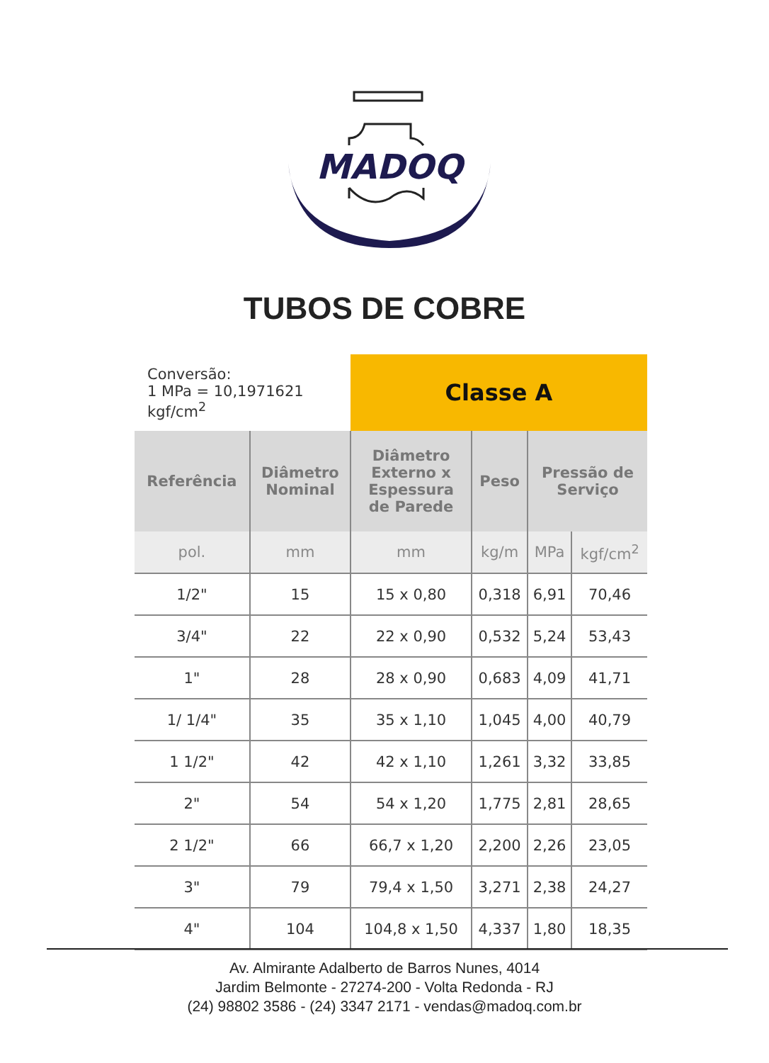MADOQ
TUBOS DE COBRE
| Conversão: 1 MPa = 10,1971621 kgf/cm<sup>2</sup> | | Classe A | | | |
| Referência | Diâmetro Nominal | Diâmetro Externo x Espessura de Parede | Peso | Pressão de Serviço | |
| pol. | mm | mm | kg/m | MPa | kgf/cm<sup>2</sup> |
| 1/2" | 15 | 15 x 0,80 | 0,318 | 6,91 | 70,46 |
| 3/4" | 22 | 22 x 0,90 | 0,532 | 5,24 | 53,43 |
| 1" | 28 | 28 x 0,90 | 0,683 | 4,09 | 41,71 |
| 1/ 1/4" | 35 | 35 x 1,10 | 1,045 | 4,00 | 40,79 |
| 1 1/2" | 42 | 42 x 1,10 | 1,261 | 3,32 | 33,85 |
| 2" | 54 | 54 x 1,20 | 1,775 | 2,81 | 28,65 |
| 2 1/2" | 66 | 66,7 x 1,20 | 2,200 | 2,26 | 23,05 |
| 3" | 79 | 79,4 x 1,50 | 3,271 | 2,38 | 24,27 |
| 4" | 104 | 104,8 x 1,50 | 4,337 | 1,80 | 18,35 |
Av. Almirante Adalberto de Barros Nunes, 4014
Jardim Belmonte - 27274-200 - Volta Redonda - RJ
(24) 98802 3586 - (24) 3347 2171 - vendas@madoq.com.br